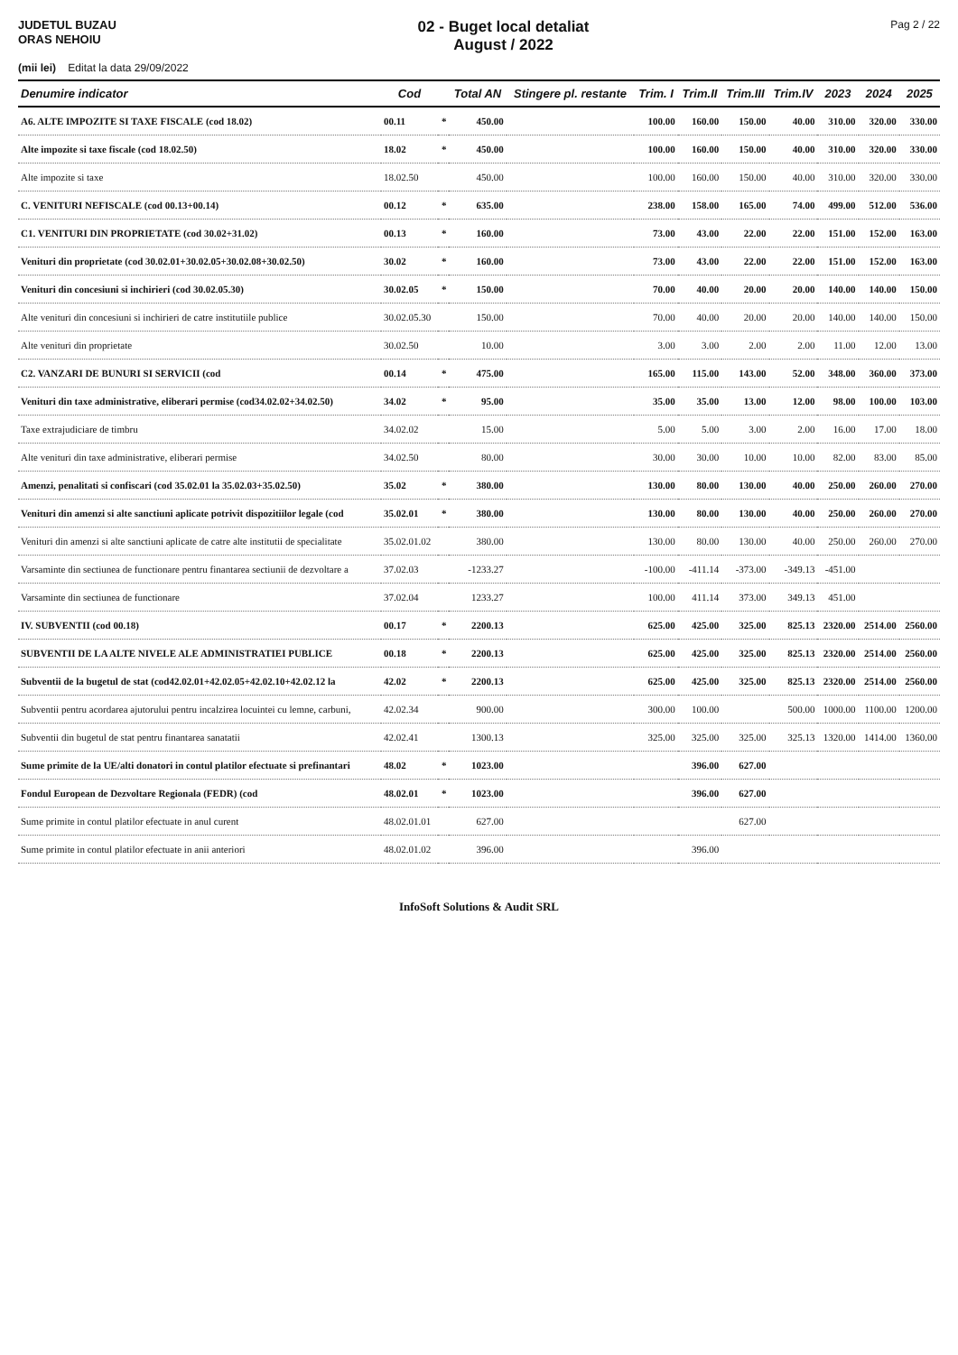JUDETUL BUZAU
ORAS NEHOIU
02 - Buget local detaliat
August / 2022
Pag 2 / 22
(mii lei) Editat la data 29/09/2022
| Denumire indicator | Cod | | Total AN | Stingere pl. restante | Trim. I | Trim.II | Trim.III | Trim.IV | 2023 | 2024 | 2025 |
| --- | --- | --- | --- | --- | --- | --- | --- | --- | --- | --- | --- |
| A6. ALTE IMPOZITE SI TAXE FISCALE (cod 18.02) | 00.11 | * | 450.00 | | 100.00 | 160.00 | 150.00 | 40.00 | 310.00 | 320.00 | 330.00 |
| Alte impozite si taxe fiscale (cod 18.02.50) | 18.02 | * | 450.00 | | 100.00 | 160.00 | 150.00 | 40.00 | 310.00 | 320.00 | 330.00 |
| Alte impozite si taxe | 18.02.50 | | 450.00 | | 100.00 | 160.00 | 150.00 | 40.00 | 310.00 | 320.00 | 330.00 |
| C. VENITURI NEFISCALE (cod 00.13+00.14) | 00.12 | * | 635.00 | | 238.00 | 158.00 | 165.00 | 74.00 | 499.00 | 512.00 | 536.00 |
| C1. VENITURI DIN PROPRIETATE (cod 30.02+31.02) | 00.13 | * | 160.00 | | 73.00 | 43.00 | 22.00 | 22.00 | 151.00 | 152.00 | 163.00 |
| Venituri din proprietate (cod 30.02.01+30.02.05+30.02.08+30.02.50) | 30.02 | * | 160.00 | | 73.00 | 43.00 | 22.00 | 22.00 | 151.00 | 152.00 | 163.00 |
| Venituri din concesiuni si inchirieri (cod 30.02.05.30) | 30.02.05 | * | 150.00 | | 70.00 | 40.00 | 20.00 | 20.00 | 140.00 | 140.00 | 150.00 |
| Alte venituri din concesiuni si inchirieri de catre institutiile publice | 30.02.05.30 | | 150.00 | | 70.00 | 40.00 | 20.00 | 20.00 | 140.00 | 140.00 | 150.00 |
| Alte venituri din proprietate | 30.02.50 | | 10.00 | | 3.00 | 3.00 | 2.00 | 2.00 | 11.00 | 12.00 | 13.00 |
| C2. VANZARI DE BUNURI SI SERVICII (cod | 00.14 | * | 475.00 | | 165.00 | 115.00 | 143.00 | 52.00 | 348.00 | 360.00 | 373.00 |
| Venituri din taxe administrative, eliberari permise (cod34.02.02+34.02.50) | 34.02 | * | 95.00 | | 35.00 | 35.00 | 13.00 | 12.00 | 98.00 | 100.00 | 103.00 |
| Taxe extrajudiciare de timbru | 34.02.02 | | 15.00 | | 5.00 | 5.00 | 3.00 | 2.00 | 16.00 | 17.00 | 18.00 |
| Alte venituri din taxe administrative, eliberari permise | 34.02.50 | | 80.00 | | 30.00 | 30.00 | 10.00 | 10.00 | 82.00 | 83.00 | 85.00 |
| Amenzi, penalitati si confiscari (cod 35.02.01 la 35.02.03+35.02.50) | 35.02 | * | 380.00 | | 130.00 | 80.00 | 130.00 | 40.00 | 250.00 | 260.00 | 270.00 |
| Venituri din amenzi si alte sanctiuni aplicate potrivit dispozitiilor legale (cod | 35.02.01 | * | 380.00 | | 130.00 | 80.00 | 130.00 | 40.00 | 250.00 | 260.00 | 270.00 |
| Venituri din amenzi si alte sanctiuni aplicate de catre alte institutii de specialitate | 35.02.01.02 | | 380.00 | | 130.00 | 80.00 | 130.00 | 40.00 | 250.00 | 260.00 | 270.00 |
| Varsaminte din sectiunea de functionare pentru finantarea sectiunii de dezvoltare a | 37.02.03 | | -1233.27 | | -100.00 | -411.14 | -373.00 | -349.13 | -451.00 | | |
| Varsaminte din sectiunea de functionare | 37.02.04 | | 1233.27 | | 100.00 | 411.14 | 373.00 | 349.13 | 451.00 | | |
| IV. SUBVENTII (cod 00.18) | 00.17 | * | 2200.13 | | 625.00 | 425.00 | 325.00 | 825.13 | 2320.00 | 2514.00 | 2560.00 |
| SUBVENTII DE LA ALTE NIVELE ALE ADMINISTRATIEI PUBLICE | 00.18 | * | 2200.13 | | 625.00 | 425.00 | 325.00 | 825.13 | 2320.00 | 2514.00 | 2560.00 |
| Subventii de la bugetul de stat (cod42.02.01+42.02.05+42.02.10+42.02.12 la | 42.02 | * | 2200.13 | | 625.00 | 425.00 | 325.00 | 825.13 | 2320.00 | 2514.00 | 2560.00 |
| Subventii pentru acordarea ajutorului pentru incalzirea locuintei cu lemne, carbuni, | 42.02.34 | | 900.00 | | 300.00 | 100.00 | | 500.00 | 1000.00 | 1100.00 | 1200.00 |
| Subventii din bugetul de stat pentru finantarea sanatatii | 42.02.41 | | 1300.13 | | 325.00 | 325.00 | 325.00 | 325.13 | 1320.00 | 1414.00 | 1360.00 |
| Sume primite de la UE/alti donatori in contul platilor efectuate si prefinantari | 48.02 | * | 1023.00 | | | 396.00 | 627.00 | | | | |
| Fondul European de Dezvoltare Regionala (FEDR) (cod | 48.02.01 | * | 1023.00 | | | 396.00 | 627.00 | | | | |
| Sume primite in contul platilor efectuate in anul curent | 48.02.01.01 | | 627.00 | | | | 627.00 | | | | |
| Sume primite in contul platilor efectuate in anii anteriori | 48.02.01.02 | | 396.00 | | | 396.00 | | | | | |
InfoSoft Solutions & Audit SRL